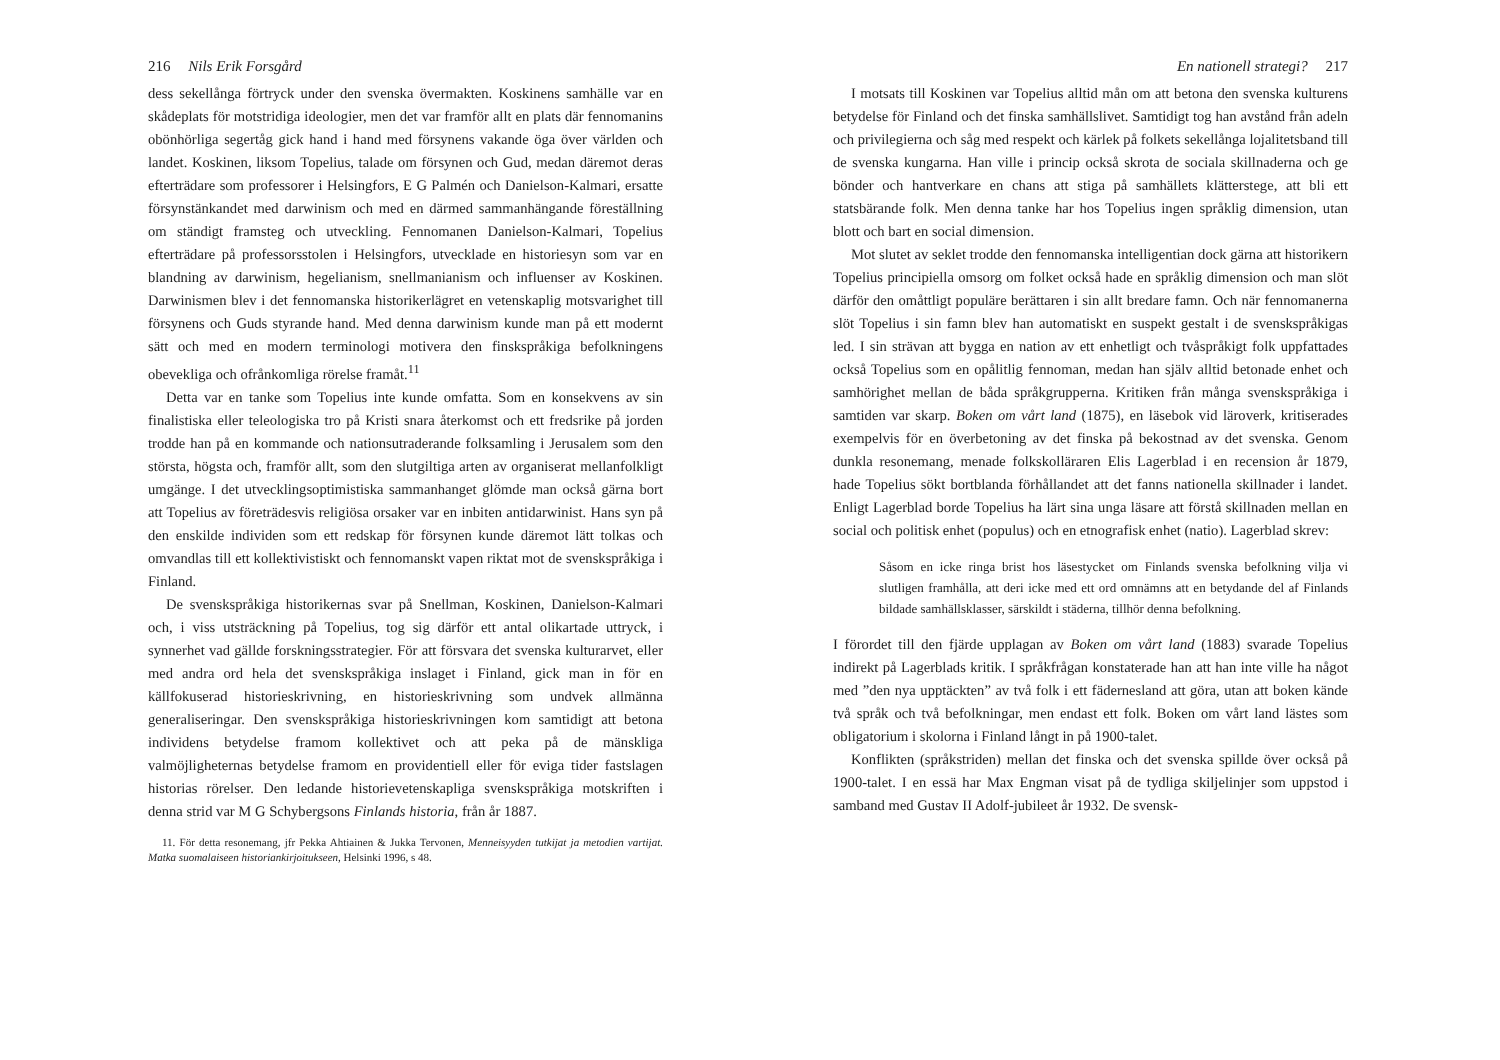216 Nils Erik Forsgård
dess sekellånga förtryck under den svenska övermakten. Koskinens samhälle var en skådeplats för motstridiga ideologier, men det var framför allt en plats där fennomanins obönhörliga segertåg gick hand i hand med försynens vakande öga över världen och landet. Koskinen, liksom Topelius, talade om försynen och Gud, medan däremot deras efterträdare som professorer i Helsingfors, E G Palmén och Danielson-Kalmari, ersatte försynstänkandet med darwinism och med en därmed sammanhängande föreställning om ständigt framsteg och utveckling. Fennomanen Danielson-Kalmari, Topelius efterträdare på professorsstolen i Helsingfors, utvecklade en historiesyn som var en blandning av darwinism, hegelianism, snellmanianism och influenser av Koskinen. Darwinismen blev i det fennomanska historikerlägret en vetenskaplig motsvarighet till försynens och Guds styrande hand. Med denna darwinism kunde man på ett modernt sätt och med en modern terminologi motivera den finskspråkiga befolkningens obevekliga och ofrånkomliga rörelse framåt.<sup>11</sup>
Detta var en tanke som Topelius inte kunde omfatta. Som en konsekvens av sin finalistiska eller teleologiska tro på Kristi snara återkomst och ett fredsrike på jorden trodde han på en kommande och nationsutraderande folksamling i Jerusalem som den största, högsta och, framför allt, som den slutgiltiga arten av organiserat mellanfolkligt umgänge. I det utvecklingsoptimistiska sammanhanget glömde man också gärna bort att Topelius av företrädesvis religiösa orsaker var en inbiten antidarwinist. Hans syn på den enskilde individen som ett redskap för försynen kunde däremot lätt tolkas och omvandlas till ett kollektivistiskt och fennomanskt vapen riktat mot de svenskspråkiga i Finland.
De svenskspråkiga historikernas svar på Snellman, Koskinen, Danielson-Kalmari och, i viss utsträckning på Topelius, tog sig därför ett antal olikartade uttryck, i synnerhet vad gällde forskningsstrategier. För att försvara det svenska kulturarvet, eller med andra ord hela det svenskspråkiga inslaget i Finland, gick man in för en källfokuserad historieskrivning, en historieskrivning som undvek allmänna generaliseringar. Den svenskspråkiga historieskrivningen kom samtidigt att betona individens betydelse framom kollektivet och att peka på de mänskliga valmöjligheternas betydelse framom en providentiell eller för eviga tider fastslagen historias rörelser. Den ledande historievetenskapliga svenskspråkiga motskriften i denna strid var M G Schybergsons Finlands historia, från år 1887.
11. För detta resonemang, jfr Pekka Ahtiainen & Jukka Tervonen, Menneisyyden tutkijat ja metodien vartijat. Matka suomalaiseen historiankirjoitukseen, Helsinki 1996, s 48.
En nationell strategi? 217
I motsats till Koskinen var Topelius alltid mån om att betona den svenska kulturens betydelse för Finland och det finska samhällslivet. Samtidigt tog han avstånd från adeln och privilegierna och såg med respekt och kärlek på folkets sekellånga lojalitetsband till de svenska kungarna. Han ville i princip också skrota de sociala skillnaderna och ge bönder och hantverkare en chans att stiga på samhällets klätterstege, att bli ett statsbärande folk. Men denna tanke har hos Topelius ingen språklig dimension, utan blott och bart en social dimension.
Mot slutet av seklet trodde den fennomanska intelligentian dock gärna att historikern Topelius principiella omsorg om folket också hade en språklig dimension och man slöt därför den omåttligt populäre berättaren i sin allt bredare famn. Och när fennomanerna slöt Topelius i sin famn blev han automatiskt en suspekt gestalt i de svenskspråkigas led. I sin strävan att bygga en nation av ett enhetligt och tvåspråkigt folk uppfattades också Topelius som en opålitlig fennoman, medan han själv alltid betonade enhet och samhörighet mellan de båda språkgrupperna. Kritiken från många svenskspråkiga i samtiden var skarp. Boken om vårt land (1875), en läsebok vid läroverk, kritiserades exempelvis för en överbetoning av det finska på bekostnad av det svenska. Genom dunkla resonemang, menade folkskolläraren Elis Lagerblad i en recension år 1879, hade Topelius sökt bortblanda förhållandet att det fanns nationella skillnader i landet. Enligt Lagerblad borde Topelius ha lärt sina unga läsare att förstå skillnaden mellan en social och politisk enhet (populus) och en etnografisk enhet (natio). Lagerblad skrev:
Såsom en icke ringa brist hos läsestycket om Finlands svenska befolkning vilja vi slutligen framhålla, att deri icke med ett ord omnämns att en betydande del af Finlands bildade samhällsklasser, särskildt i städerna, tillhör denna befolkning.
I förordet till den fjärde upplagan av Boken om vårt land (1883) svarade Topelius indirekt på Lagerblads kritik. I språkfrågan konstaterade han att han inte ville ha något med ”den nya upptäckten” av två folk i ett fädernesland att göra, utan att boken kände två språk och två befolkningar, men endast ett folk. Boken om vårt land lästes som obligatorium i skolorna i Finland långt in på 1900-talet.
Konflikten (språkstriden) mellan det finska och det svenska spillde över också på 1900-talet. I en essä har Max Engman visat på de tydliga skiljelinjer som uppstod i samband med Gustav II Adolf-jubileet år 1932. De svensk-